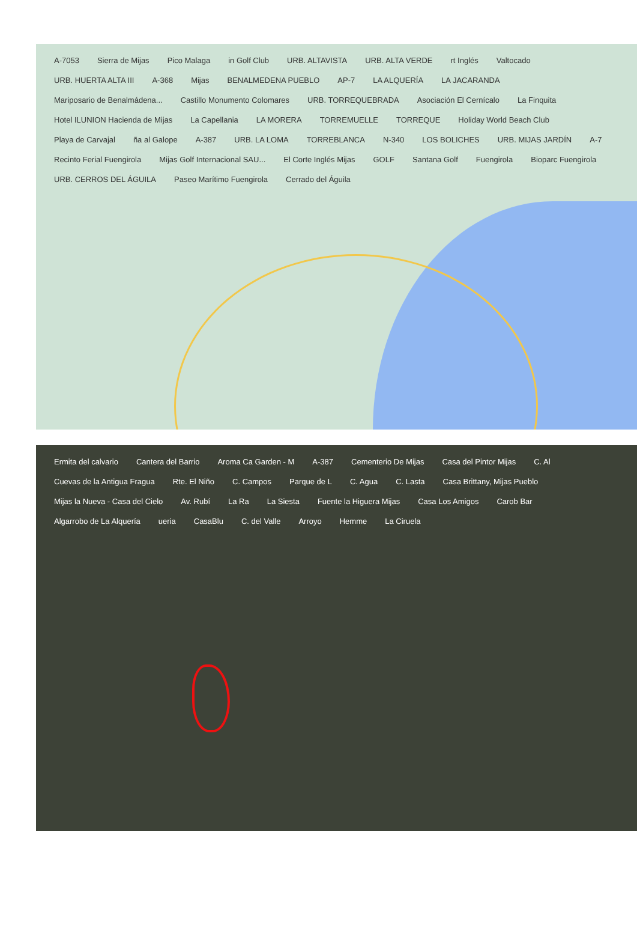A-7053 Sierra de Mijas Pico Malaga in Golf Club URB. ALTAVISTA URB. ALTA VERDE rt Inglés Valtocado URB. HUERTA ALTA III A-368 Mijas BENALMEDENA PUEBLO AP-7 LA ALQUERÍA LA JACARANDA Mariposario de Benalmádena... Castillo Monumento Colomares URB. TORREQUEBRADA Asociación El Cernícalo La Finquita Hotel ILUNION Hacienda de Mijas La Capellania LA MORERA TORREMUELLE TORREQUE Holiday World Beach Club Playa de Carvajal ña al Galope A-387 URB. LA LOMA TORREBLANCA N-340 LOS BOLICHES URB. MIJAS JARDÍN A-7 Recinto Ferial Fuengirola Mijas Golf Internacional SAU... El Corte Inglés Mijas GOLF Santana Golf Fuengirola Bioparc Fuengirola URB. CERROS DEL ÁGUILA Paseo Marítimo Fuengirola Cerrado del Águila
Ermita del calvario Cantera del Barrio Aroma Ca Garden - M A-387 Cementerio De Mijas Casa del Pintor Mijas C. Al Cuevas de la Antigua Fragua Rte. El Niño C. Campos Parque de L C. Agua C. Lasta Casa Brittany, Mijas Pueblo Mijas la Nueva - Casa del Cielo Av. Rubí La Ra La Siesta Fuente la Higuera Mijas Casa Los Amigos Carob Bar Algarrobo de La Alquería ueria CasaBlu C. del Valle Arroyo Hemme La Ciruela